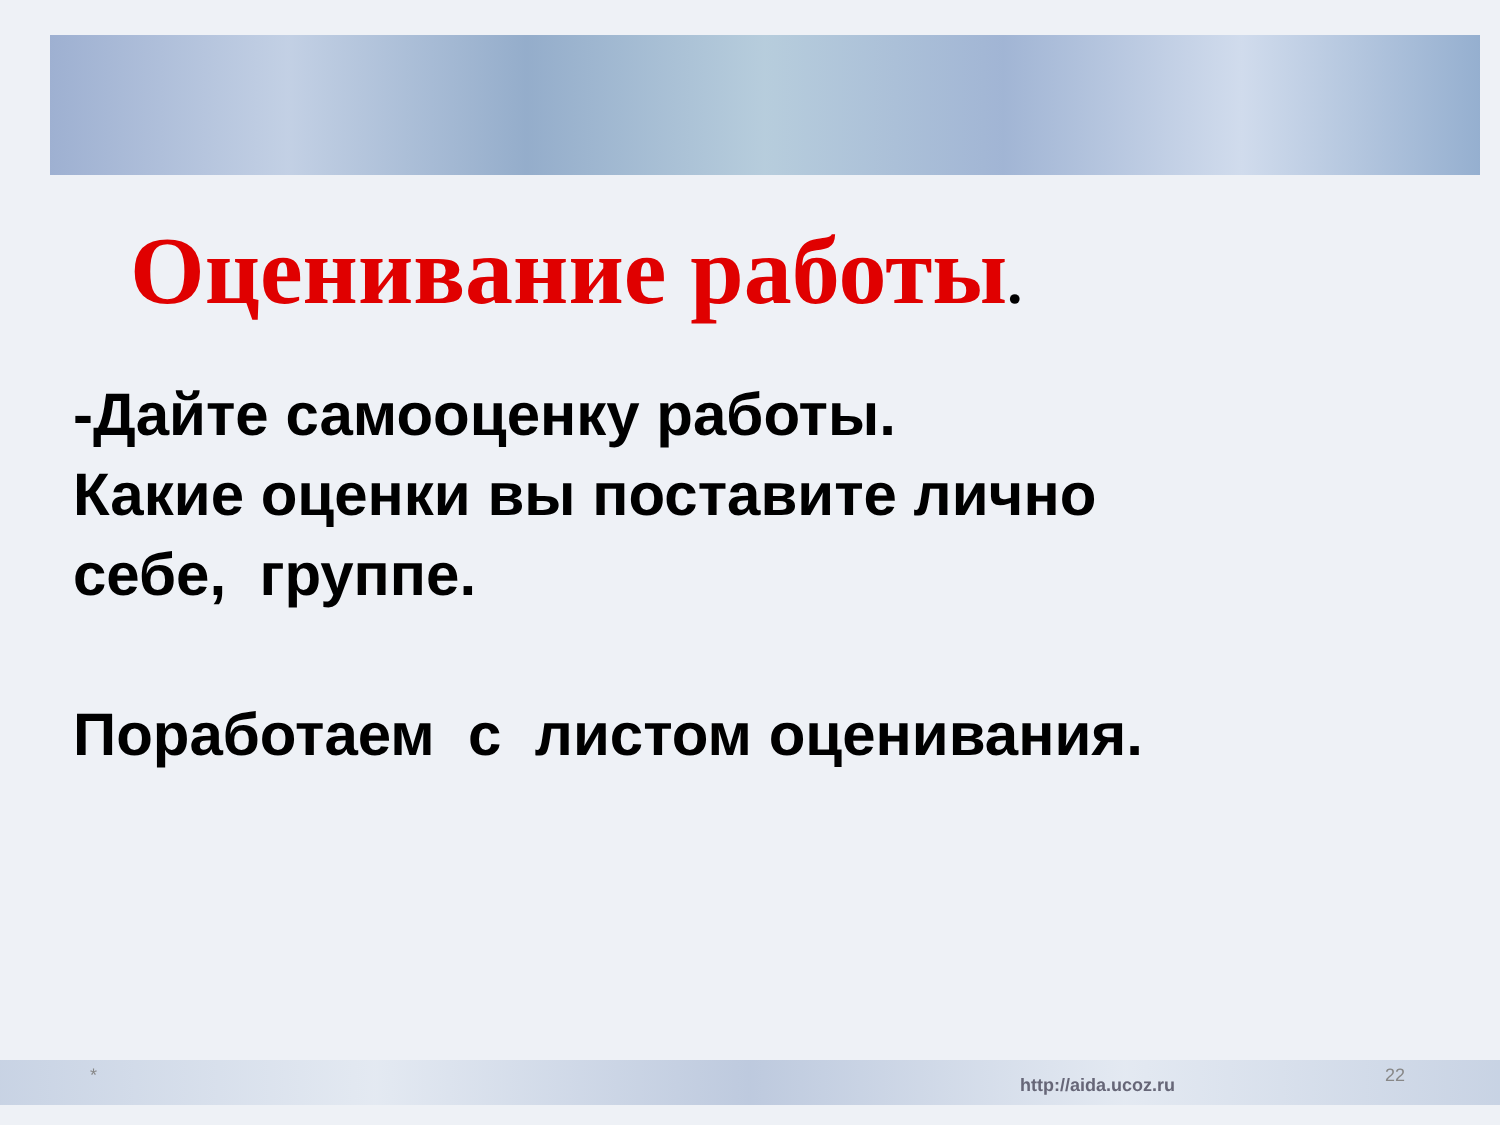Оценивание работы.
-Дайте самооценку работы.
Какие оценки вы поставите лично
себе, группе.
Поработаем с листом оценивания.
* http://aida.ucoz.ru 22